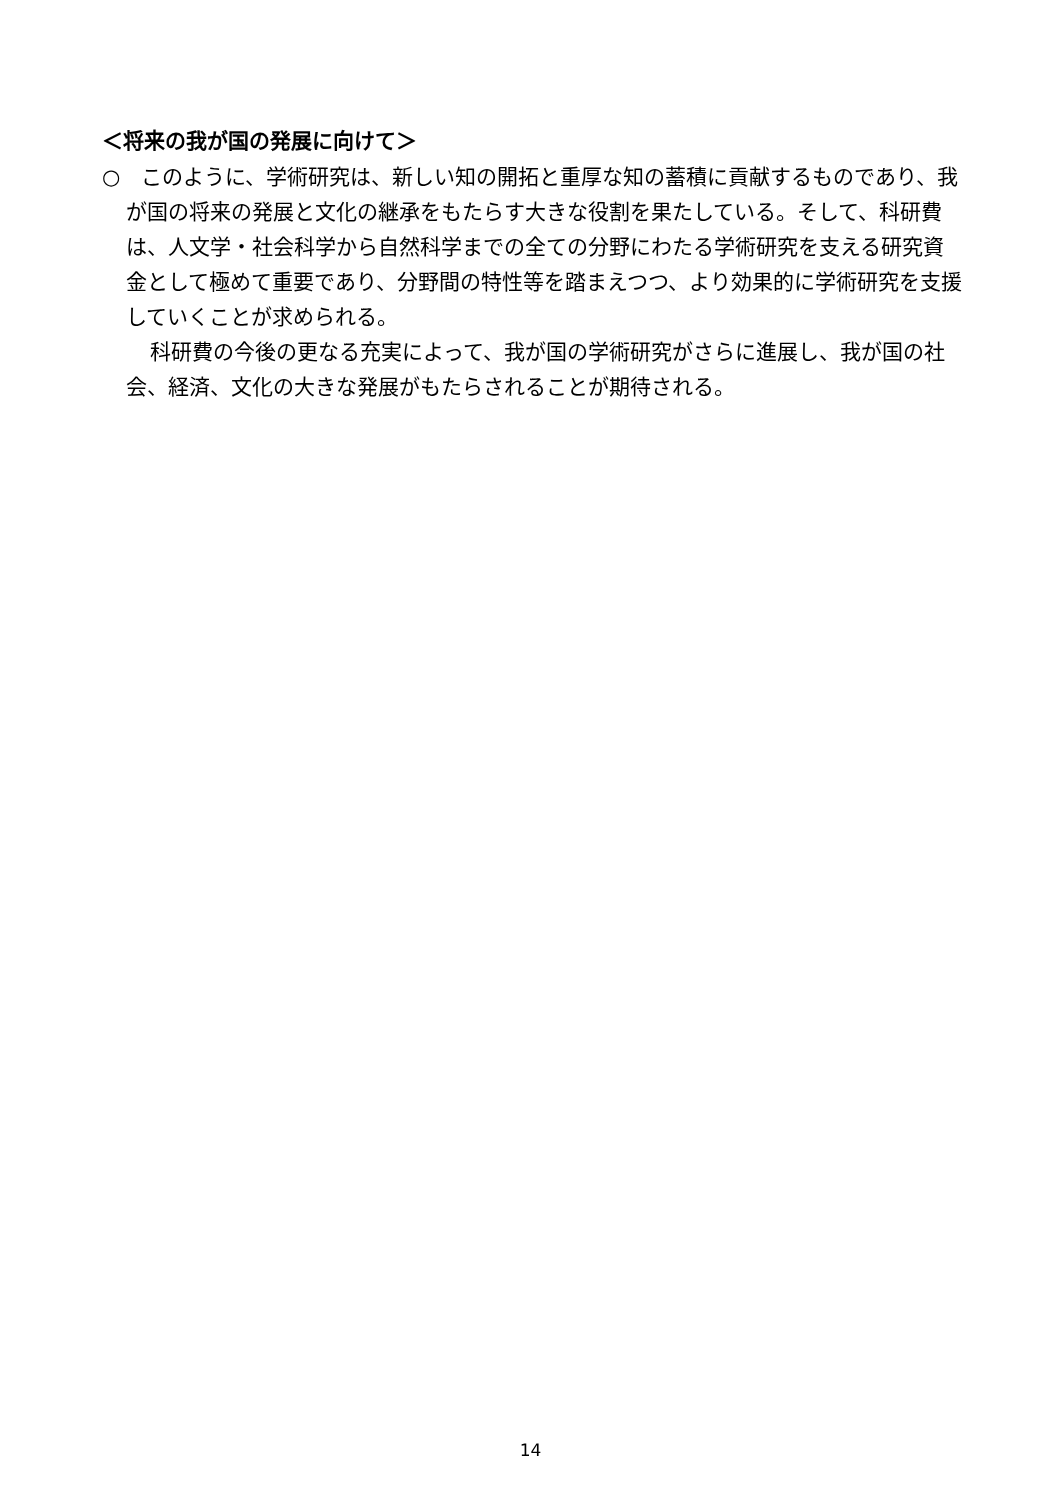＜将来の我が国の発展に向けて＞
○　このように、学術研究は、新しい知の開拓と重厚な知の蓄積に貢献するものであり、我が国の将来の発展と文化の継承をもたらす大きな役割を果たしている。そして、科研費は、人文学・社会科学から自然科学までの全ての分野にわたる学術研究を支える研究資金として極めて重要であり、分野間の特性等を踏まえつつ、より効果的に学術研究を支援していくことが求められる。
科研費の今後の更なる充実によって、我が国の学術研究がさらに進展し、我が国の社会、経済、文化の大きな発展がもたらされることが期待される。
14